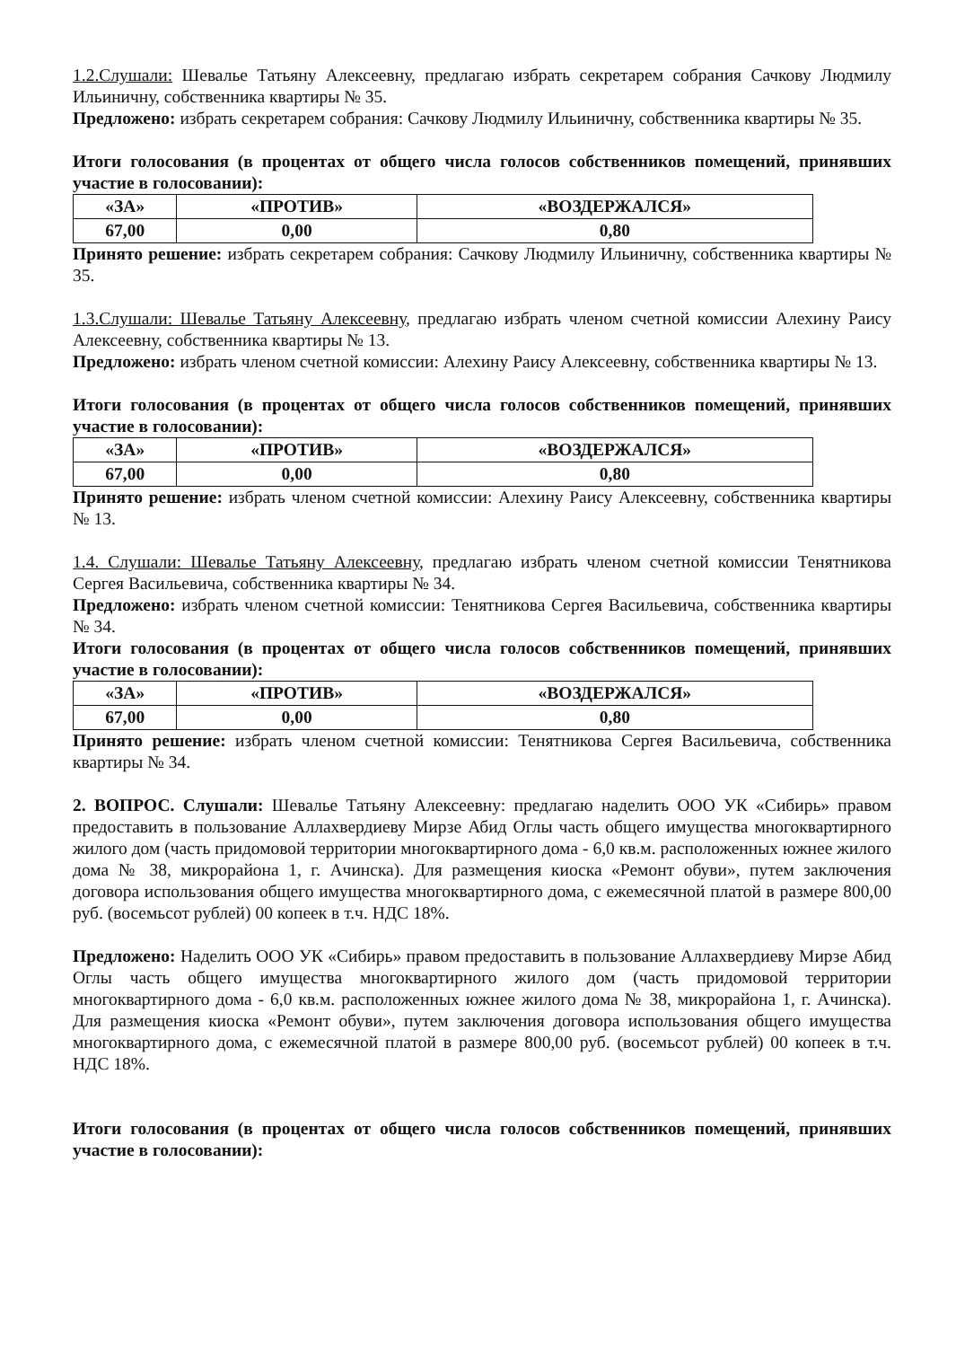1.2.Слушали: Шевалье Татьяну Алексеевну, предлагаю избрать секретарем собрания Сачкову Людмилу Ильиничну, собственника квартиры № 35.
Предложено: избрать секретарем собрания: Сачкову Людмилу Ильиничну, собственника квартиры № 35.
Итоги голосования (в процентах от общего числа голосов собственников помещений, принявших участие в голосовании):
| «ЗА» | «ПРОТИВ» | «ВОЗДЕРЖАЛСЯ» |
| 67,00 | 0,00 | 0,80 |
Принято решение: избрать секретарем собрания: Сачкову Людмилу Ильиничну, собственника квартиры № 35.
1.3.Слушали: Шевалье Татьяну Алексеевну, предлагаю избрать членом счетной комиссии Алехину Раису Алексеевну, собственника квартиры № 13.
Предложено: избрать членом счетной комиссии: Алехину Раису Алексеевну, собственника квартиры № 13.
Итоги голосования (в процентах от общего числа голосов собственников помещений, принявших участие в голосовании):
| «ЗА» | «ПРОТИВ» | «ВОЗДЕРЖАЛСЯ» |
| 67,00 | 0,00 | 0,80 |
Принято решение: избрать членом счетной комиссии: Алехину Раису Алексеевну, собственника квартиры № 13.
1.4. Слушали: Шевалье Татьяну Алексеевну, предлагаю избрать членом счетной комиссии Тенятникова Сергея Васильевича, собственника квартиры № 34.
Предложено: избрать членом счетной комиссии: Тенятникова Сергея Васильевича, собственника квартиры № 34.
Итоги голосования (в процентах от общего числа голосов собственников помещений, принявших участие в голосовании):
| «ЗА» | «ПРОТИВ» | «ВОЗДЕРЖАЛСЯ» |
| 67,00 | 0,00 | 0,80 |
Принято решение: избрать членом счетной комиссии: Тенятникова Сергея Васильевича, собственника квартиры № 34.
2. ВОПРОС. Слушали: Шевалье Татьяну Алексеевну: предлагаю наделить ООО УК «Сибирь» правом предоставить в пользование Аллахвердиеву Мирзе Абид Оглы часть общего имущества многоквартирного жилого дом (часть придомовой территории многоквартирного дома - 6,0 кв.м. расположенных южнее жилого дома № 38, микрорайона 1, г. Ачинска). Для размещения киоска «Ремонт обуви», путем заключения договора использования общего имущества многоквартирного дома, с ежемесячной платой в размере 800,00 руб. (восемьсот рублей) 00 копеек в т.ч. НДС 18%.
Предложено: Наделить ООО УК «Сибирь» правом предоставить в пользование Аллахвердиеву Мирзе Абид Оглы часть общего имущества многоквартирного жилого дом (часть придомовой территории многоквартирного дома - 6,0 кв.м. расположенных южнее жилого дома № 38, микрорайона 1, г. Ачинска). Для размещения киоска «Ремонт обуви», путем заключения договора использования общего имущества многоквартирного дома, с ежемесячной платой в размере 800,00 руб. (восемьсот рублей) 00 копеек в т.ч. НДС 18%.
Итоги голосования (в процентах от общего числа голосов собственников помещений, принявших участие в голосовании):